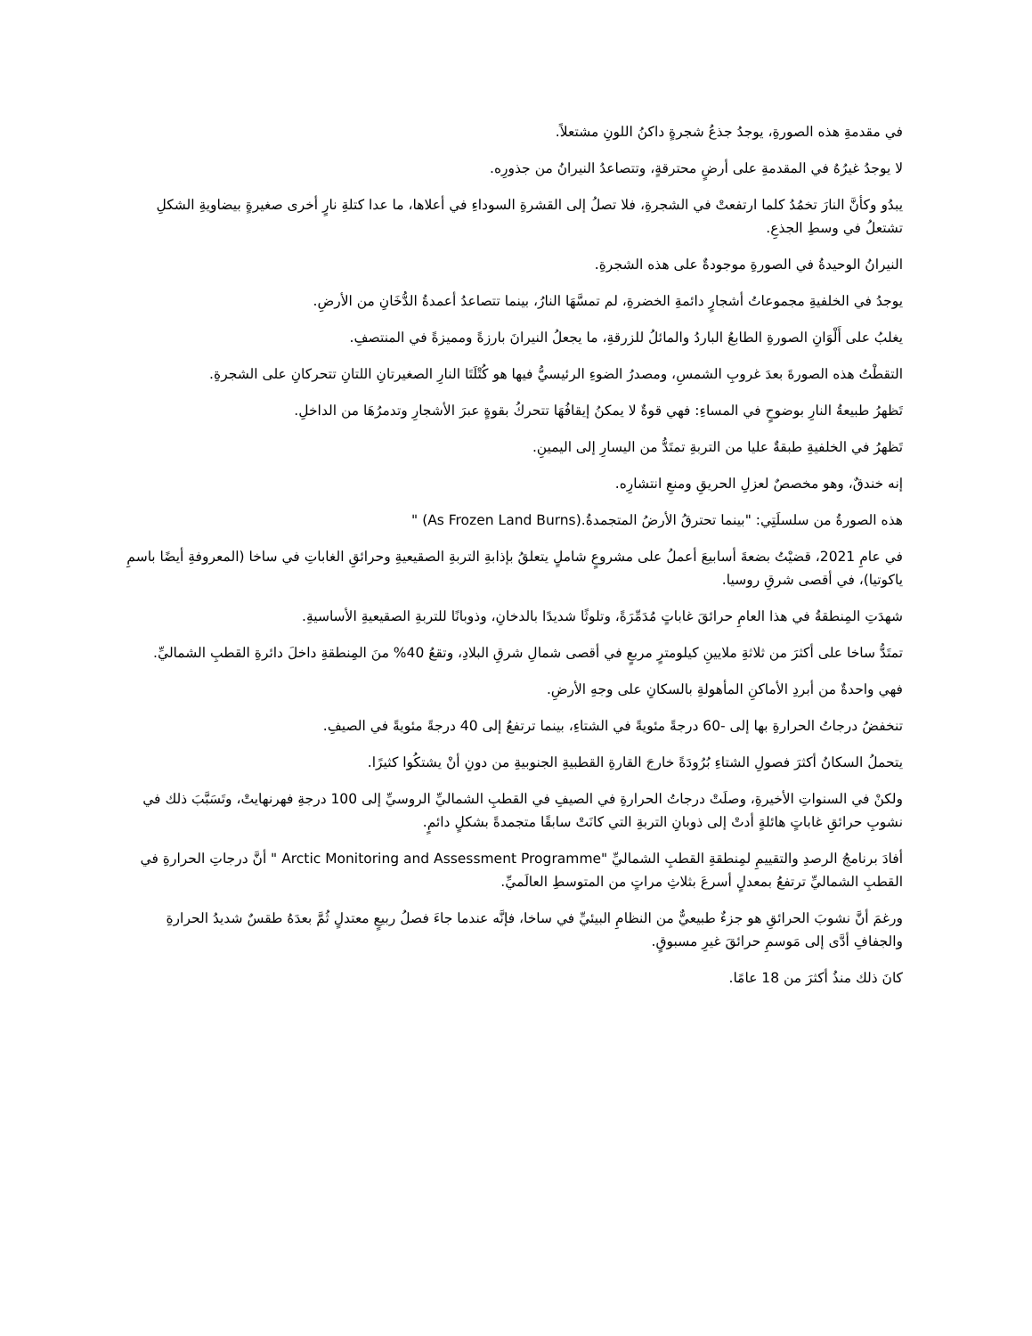في مقدمةِ هذه الصورةِ، يوجدُ جذعُ شجرةٍ داكنُ اللونِ مشتعلاً.
لا يوجدُ غيرُهُ في المقدمةِ على أرضٍ محترقةٍ، وتتصاعدُ النيرانُ من جذورِه.
يبدُو وكأنَّ النارَ تخمُدُ كلما ارتفعتْ في الشجرةِ، فلا تصلُ إلى القشرةِ السوداءِ في أعلاها، ما عدا كتلةِ نارٍ أخرى صغيرةٍ بيضاويةِ الشكلِ تشتعلُ في وسطِ الجذعِ.
النيرانُ الوحيدةُ في الصورةِ موجودةٌ على هذه الشجرةِ.
يوجدُ في الخلفيةِ مجموعاتُ أشجارٍ دائمةِ الخضرةِ، لم تمسَّهَا النارُ، بينما تتصاعدُ أعمدةُ الدُّخَانِ من الأرضِ.
يغلبُ على أَلْوَانِ الصورةِ الطابعُ الباردُ والمائلُ للزرقةِ، ما يجعلُ النيرانَ بارزةً ومميزةً في المنتصفِ.
التقطْتُ هذه الصورةَ بعدَ غروبِ الشمسِ، ومصدرُ الضوءِ الرئيسيُّ فيها هو كُتْلَتَا النارِ الصغيرتانِ اللتانِ تتحركانِ على الشجرةِ.
تَظهرُ طبيعةُ النارِ بوضوحٍ في المساءِ: فهي قوةٌ لا يمكنُ إيقافُهَا تتحركُ بقوةٍ عبرَ الأشجارِ وتدمرُهَا من الداخلِ.
تَظهرُ في الخلفيةِ طبقةٌ عليا من التربةِ تمتَدُّ من اليسارِ إلى اليمينِ.
إنه خندقٌ، وهو مخصصٌ لعزلِ الحريقِ ومنعِ انتشارِه.
هذه الصورةُ من سلسلَتِي: "بينما تحترقُ الأرضُ المتجمدةُ.(As Frozen Land Burns) "
في عامِ 2021، قضيْتُ بضعةَ أسابيعَ أعملُ على مشروعٍ شاملٍ يتعلقُ بإذابةِ التربةِ الصقيعيةِ وحرائقِ الغاباتِ في ساخا (المعروفةِ أيضًا باسمِ ياكوتيا)، في أقصى شرقِ روسيا.
شهدَتِ المِنطقةُ في هذا العامِ حرائقَ غاباتٍ مُدَمِّرَةً، وتلوثًا شديدًا بالدخانِ، وذوبانًا للتربةِ الصقيعيةِ الأساسيةِ.
تمتَدُّ ساخا على أكثرَ من ثلاثةِ ملايينِ كيلومترٍ مربعٍ في أقصى شمالِ شرقِ البلادِ، وتقعُ 40% منَ المِنطقةِ داخلَ دائرةِ القطبِ الشماليِّ.
فهي واحدةٌ من أبردِ الأماكنِ المأهولةِ بالسكانِ على وجهِ الأرضِ.
تنخفضُ درجاتُ الحرارةِ بها إلى -60 درجةً مئويةً في الشتاءِ، بينما ترتفعُ إلى 40 درجةً مئويةً في الصيفِ.
يتحملُ السكانُ أكثرَ فصولِ الشتاءِ بُرُودَةً خارجَ القارةِ القطبيةِ الجنوبيةِ من دونِ أنْ يشتكُوا كثيرًا.
ولكنْ في السنواتِ الأخيرةِ، وصلَتْ درجاتُ الحرارةِ في الصيفِ في القطبِ الشماليِّ الروسيِّ إلى 100 درجةِ فهرنهايتْ، وتَسَبَّبَ ذلك في نشوبِ حرائقِ غاباتٍ هائلةٍ أدتْ إلى ذوبانِ التربةِ التي كانَتْ سابقًا متجمدةً بشكلٍ دائمٍ.
أفادَ برنامجُ الرصدِ والتقييمِ لمِنطقةِ القطبِ الشماليِّ "Arctic Monitoring and Assessment Programme " أنَّ درجاتِ الحرارةِ في القطبِ الشماليِّ ترتفعُ بمعدلٍ أسرعَ بثلاثِ مراتٍ من المتوسطِ العالَميِّ.
ورغمَ أنَّ نشوبَ الحرائقِ هو جزءٌ طبيعيٌّ من النظامِ البيئيِّ في ساخا، فإنَّه عندما جاءَ فصلُ ربيعٍ معتدلٍ ثُمَّ بعدَهُ طقسٌ شديدُ الحرارةِ والجفافِ أدَّى إلى مَوسمِ حرائقَ غيرِ مسبوقٍ.
كانَ ذلك منذُ أكثرَ من 18 عامًا.